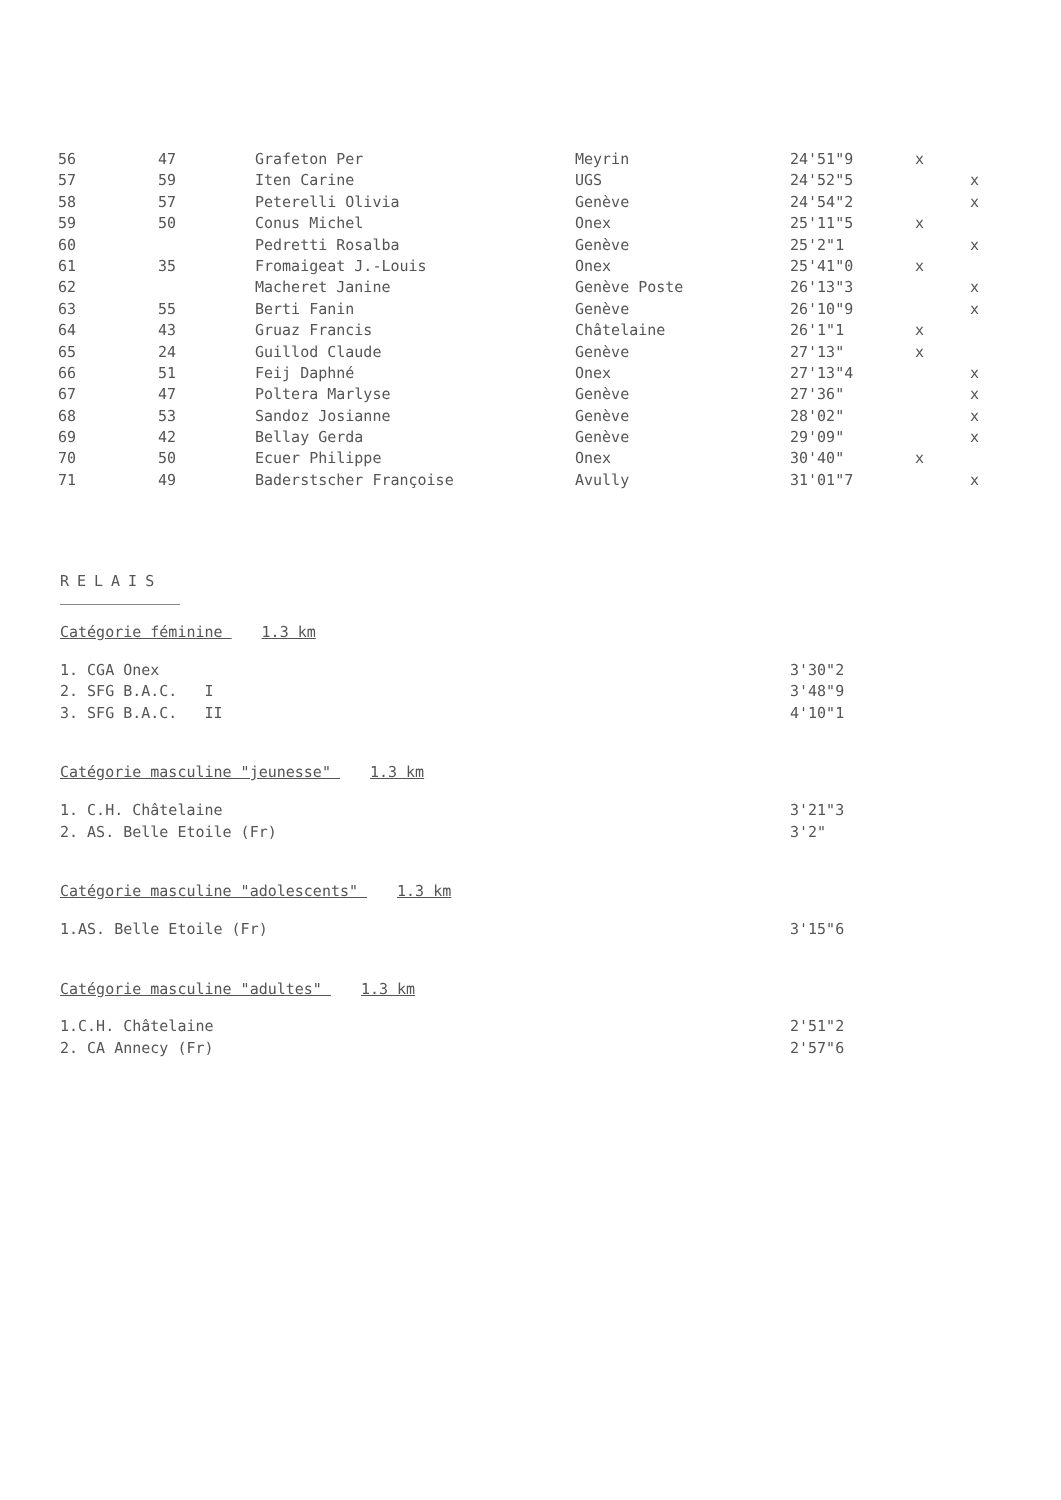| 56 | 47 | Grafeton Per | Meyrin | 24'51"9 | x | |
| 57 | 59 | Iten Carine | UGS | 24'52"5 | | x |
| 58 | 57 | Peterelli Olivia | Genève | 24'54"2 | | x |
| 59 | 50 | Conus Michel | Onex | 25'11"5 | x | |
| 60 | | Pedretti Rosalba | Genève | 25'2"1 | | x |
| 61 | 35 | Fromaigeat J.-Louis | Onex | 25'41"0 | x | |
| 62 | | Macheret Janine | Genève Poste | 26'13"3 | | x |
| 63 | 55 | Berti Fanin | Genève | 26'10"9 | | x |
| 64 | 43 | Gruaz Francis | Châtelaine | 26'1"1 | x | |
| 65 | 24 | Guillod Claude | Genève | 27'13" | x | |
| 66 | 51 | Feij Daphné | Onex | 27'13"4 | | x |
| 67 | 47 | Poltera Marlyse | Genève | 27'36" | | x |
| 68 | 53 | Sandoz Josianne | Genève | 28'02" | | x |
| 69 | 42 | Bellay Gerda | Genève | 29'09" | | x |
| 70 | 50 | Ecuer Philippe | Onex | 30'40" | x | |
| 71 | 49 | Baderstscher Françoise | Avully | 31'01"7 | | x |
RELAIS
Catégorie féminine 1.3 km
| 1. CGA Onex | 3'30"2 |
| 2. SFG B.A.C. I | 3'48"9 |
| 3. SFG B.A.C. II | 4'10"1 |
Catégorie masculine "jeunesse" 1.3 km
| 1. C.H. Châtelaine | 3'21"3 |
| 2. AS. Belle Etoile (Fr) | 3'2" |
Catégorie masculine "adolescents" 1.3 km
| 1.AS. Belle Etoile (Fr) | 3'15"6 |
Catégorie masculine "adultes" 1.3 km
| 1.C.H. Châtelaine | 2'51"2 |
| 2. CA Annecy (Fr) | 2'57"6 |